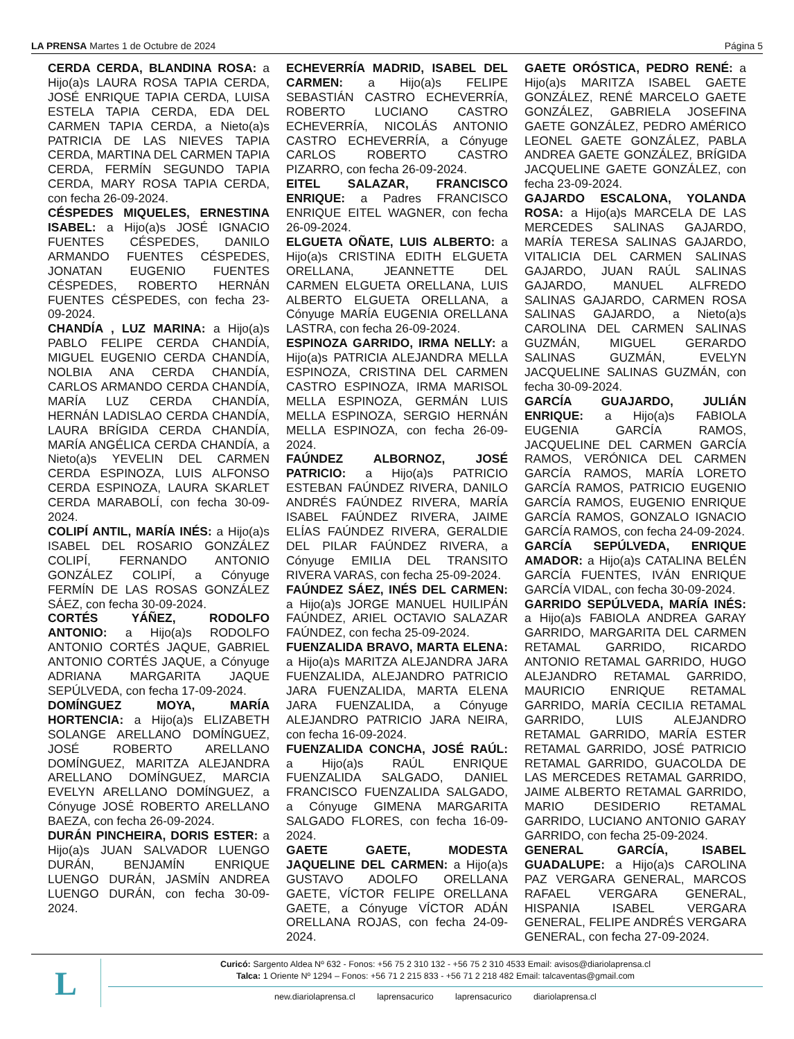LA PRENSA Martes 1 de Octubre de 2024 Página 5
CERDA CERDA, BLANDINA ROSA: a Hijo(a)s LAURA ROSA TAPIA CERDA, JOSÉ ENRIQUE TAPIA CERDA, LUISA ESTELA TAPIA CERDA, EDA DEL CARMEN TAPIA CERDA, a Nieto(a)s PATRICIA DE LAS NIEVES TAPIA CERDA, MARTINA DEL CARMEN TAPIA CERDA, FERMÍN SEGUNDO TAPIA CERDA, MARY ROSA TAPIA CERDA, con fecha 26-09-2024.
CÉSPEDES MIQUELES, ERNESTINA ISABEL: a Hijo(a)s JOSÉ IGNACIO FUENTES CÉSPEDES, DANILO ARMANDO FUENTES CÉSPEDES, JONATAN EUGENIO FUENTES CÉSPEDES, ROBERTO HERNÁN FUENTES CÉSPEDES, con fecha 23-09-2024.
CHANDÍA , LUZ MARINA: a Hijo(a)s PABLO FELIPE CERDA CHANDÍA, MIGUEL EUGENIO CERDA CHANDÍA, NOLBIA ANA CERDA CHANDÍA, CARLOS ARMANDO CERDA CHANDÍA, MARÍA LUZ CERDA CHANDÍA, HERNÁN LADISLAO CERDA CHANDÍA, LAURA BRÍGIDA CERDA CHANDÍA, MARÍA ANGÉLICA CERDA CHANDÍA, a Nieto(a)s YEVELIN DEL CARMEN CERDA ESPINOZA, LUIS ALFONSO CERDA ESPINOZA, LAURA SKARLET CERDA MARABOLÍ, con fecha 30-09-2024.
COLIPÍ ANTIL, MARÍA INÉS: a Hijo(a)s ISABEL DEL ROSARIO GONZÁLEZ COLIPÍ, FERNANDO ANTONIO GONZÁLEZ COLIPÍ, a Cónyuge FERMÍN DE LAS ROSAS GONZÁLEZ SÁEZ, con fecha 30-09-2024.
CORTÉS YÁÑEZ, RODOLFO ANTONIO: a Hijo(a)s RODOLFO ANTONIO CORTÉS JAQUE, GABRIEL ANTONIO CORTÉS JAQUE, a Cónyuge ADRIANA MARGARITA JAQUE SEPÚLVEDA, con fecha 17-09-2024.
DOMÍNGUEZ MOYA, MARÍA HORTENCIA: a Hijo(a)s ELIZABETH SOLANGE ARELLANO DOMÍNGUEZ, JOSÉ ROBERTO ARELLANO DOMÍNGUEZ, MARITZA ALEJANDRA ARELLANO DOMÍNGUEZ, MARCIA EVELYN ARELLANO DOMÍNGUEZ, a Cónyuge JOSÉ ROBERTO ARELLANO BAEZA, con fecha 26-09-2024.
DURÁN PINCHEIRA, DORIS ESTER: a Hijo(a)s JUAN SALVADOR LUENGO DURÁN, BENJAMÍN ENRIQUE LUENGO DURÁN, JASMÍN ANDREA LUENGO DURÁN, con fecha 30-09-2024.
ECHEVERRÍA MADRID, ISABEL DEL CARMEN: a Hijo(a)s FELIPE SEBASTIÁN CASTRO ECHEVERRÍA, ROBERTO LUCIANO CASTRO ECHEVERRÍA, NICOLÁS ANTONIO CASTRO ECHEVERRÍA, a Cónyuge CARLOS ROBERTO CASTRO PIZARRO, con fecha 26-09-2024.
EITEL SALAZAR, FRANCISCO ENRIQUE: a Padres FRANCISCO ENRIQUE EITEL WAGNER, con fecha 26-09-2024.
ELGUETA OÑATE, LUIS ALBERTO: a Hijo(a)s CRISTINA EDITH ELGUETA ORELLANA, JEANNETTE DEL CARMEN ELGUETA ORELLANA, LUIS ALBERTO ELGUETA ORELLANA, a Cónyuge MARÍA EUGENIA ORELLANA LASTRA, con fecha 26-09-2024.
ESPINOZA GARRIDO, IRMA NELLY: a Hijo(a)s PATRICIA ALEJANDRA MELLA ESPINOZA, CRISTINA DEL CARMEN CASTRO ESPINOZA, IRMA MARISOL MELLA ESPINOZA, GERMÁN LUIS MELLA ESPINOZA, SERGIO HERNÁN MELLA ESPINOZA, con fecha 26-09-2024.
FAÚNDEZ ALBORNOZ, JOSÉ PATRICIO: a Hijo(a)s PATRICIO ESTEBAN FAÚNDEZ RIVERA, DANILO ANDRÉS FAÚNDEZ RIVERA, MARÍA ISABEL FAÚNDEZ RIVERA, JAIME ELÍAS FAÚNDEZ RIVERA, GERALDIE DEL PILAR FAÚNDEZ RIVERA, a Cónyuge EMILIA DEL TRANSITO RIVERA VARAS, con fecha 25-09-2024.
FAÚNDEZ SÁEZ, INÉS DEL CARMEN: a Hijo(a)s JORGE MANUEL HUILIPÁN FAÚNDEZ, ARIEL OCTAVIO SALAZAR FAÚNDEZ, con fecha 25-09-2024.
FUENZALIDA BRAVO, MARTA ELENA: a Hijo(a)s MARITZA ALEJANDRA JARA FUENZALIDA, ALEJANDRO PATRICIO JARA FUENZALIDA, MARTA ELENA JARA FUENZALIDA, a Cónyuge ALEJANDRO PATRICIO JARA NEIRA, con fecha 16-09-2024.
FUENZALIDA CONCHA, JOSÉ RAÚL: a Hijo(a)s RAÚL ENRIQUE FUENZALIDA SALGADO, DANIEL FRANCISCO FUENZALIDA SALGADO, a Cónyuge GIMENA MARGARITA SALGADO FLORES, con fecha 16-09-2024.
GAETE GAETE, MODESTA JAQUELINE DEL CARMEN: a Hijo(a)s GUSTAVO ADOLFO ORELLANA GAETE, VÍCTOR FELIPE ORELLANA GAETE, a Cónyuge VÍCTOR ADÁN ORELLANA ROJAS, con fecha 24-09-2024.
GAETE ORÓSTICA, PEDRO RENÉ: a Hijo(a)s MARITZA ISABEL GAETE GONZÁLEZ, RENÉ MARCELO GAETE GONZÁLEZ, GABRIELA JOSEFINA GAETE GONZÁLEZ, PEDRO AMÉRICO LEONEL GAETE GONZÁLEZ, PABLA ANDREA GAETE GONZÁLEZ, BRÍGIDA JACQUELINE GAETE GONZÁLEZ, con fecha 23-09-2024.
GAJARDO ESCALONA, YOLANDA ROSA: a Hijo(a)s MARCELA DE LAS MERCEDES SALINAS GAJARDO, MARÍA TERESA SALINAS GAJARDO, VITALICIA DEL CARMEN SALINAS GAJARDO, JUAN RAÚL SALINAS GAJARDO, MANUEL ALFREDO SALINAS GAJARDO, CARMEN ROSA SALINAS GAJARDO, a Nieto(a)s CAROLINA DEL CARMEN SALINAS GUZMÁN, MIGUEL GERARDO SALINAS GUZMÁN, EVELYN JACQUELINE SALINAS GUZMÁN, con fecha 30-09-2024.
GARCÍA GUAJARDO, JULIÁN ENRIQUE: a Hijo(a)s FABIOLA EUGENIA GARCÍA RAMOS, JACQUELINE DEL CARMEN GARCÍA RAMOS, VERÓNICA DEL CARMEN GARCÍA RAMOS, MARÍA LORETO GARCÍA RAMOS, PATRICIO EUGENIO GARCÍA RAMOS, EUGENIO ENRIQUE GARCÍA RAMOS, GONZALO IGNACIO GARCÍA RAMOS, con fecha 24-09-2024.
GARCÍA SEPÚLVEDA, ENRIQUE AMADOR: a Hijo(a)s CATALINA BELÉN GARCÍA FUENTES, IVÁN ENRIQUE GARCÍA VIDAL, con fecha 30-09-2024.
GARRIDO SEPÚLVEDA, MARÍA INÉS: a Hijo(a)s FABIOLA ANDREA GARAY GARRIDO, MARGARITA DEL CARMEN RETAMAL GARRIDO, RICARDO ANTONIO RETAMAL GARRIDO, HUGO ALEJANDRO RETAMAL GARRIDO, MAURICIO ENRIQUE RETAMAL GARRIDO, MARÍA CECILIA RETAMAL GARRIDO, LUIS ALEJANDRO RETAMAL GARRIDO, MARÍA ESTER RETAMAL GARRIDO, JOSÉ PATRICIO RETAMAL GARRIDO, GUACOLDA DE LAS MERCEDES RETAMAL GARRIDO, JAIME ALBERTO RETAMAL GARRIDO, MARIO DESIDERIO RETAMAL GARRIDO, LUCIANO ANTONIO GARAY GARRIDO, con fecha 25-09-2024.
GENERAL GARCÍA, ISABEL GUADALUPE: a Hijo(a)s CAROLINA PAZ VERGARA GENERAL, MARCOS RAFAEL VERGARA GENERAL, HISPANIA ISABEL VERGARA GENERAL, FELIPE ANDRÉS VERGARA GENERAL, con fecha 27-09-2024.
L
Curicó: Sargento Aldea Nº 632 - Fonos: +56 75 2 310 132 - +56 75 2 310 4533 Email: avisos@diariolaprensa.cl
Talca: 1 Oriente Nº 1294 – Fonos: +56 71 2 215 833 - +56 71 2 218 482 Email: talcaventas@gmail.com
new.diariolaprensa.cl laprensacurico laprensacurico diariolaprensa.cl